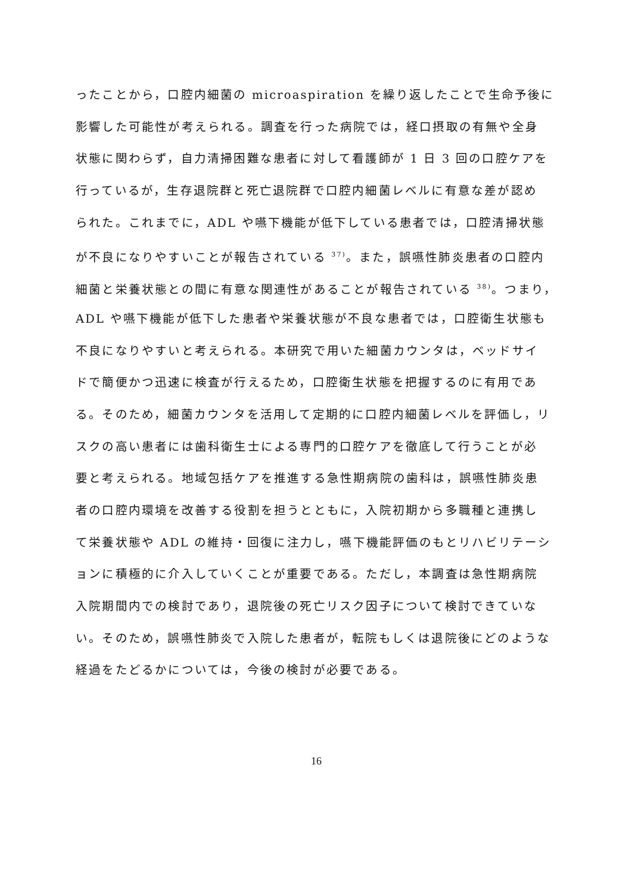ったことから，口腔内細菌の microaspiration を繰り返したことで生命予後に
影響した可能性が考えられる。調査を行った病院では，経口摂取の有無や全身
状態に関わらず，自力清掃困難な患者に対して看護師が 1 日 3 回の口腔ケアを
行っているが，生存退院群と死亡退院群で口腔内細菌レベルに有意な差が認め
られた。これまでに，ADL や嚥下機能が低下している患者では，口腔清掃状態
が不良になりやすいことが報告されている <sup>37)</sup>。また，誤嚥性肺炎患者の口腔内
細菌と栄養状態との間に有意な関連性があることが報告されている <sup>38)</sup>。つまり，
ADL や嚥下機能が低下した患者や栄養状態が不良な患者では，口腔衛生状態も
不良になりやすいと考えられる。本研究で用いた細菌カウンタは，ベッドサイ
ドで簡便かつ迅速に検査が行えるため，口腔衛生状態を把握するのに有用であ
る。そのため，細菌カウンタを活用して定期的に口腔内細菌レベルを評価し，リ
スクの高い患者には歯科衛生士による専門的口腔ケアを徹底して行うことが必
要と考えられる。地域包括ケアを推進する急性期病院の歯科は，誤嚥性肺炎患
者の口腔内環境を改善する役割を担うとともに，入院初期から多職種と連携し
て栄養状態や ADL の維持・回復に注力し，嚥下機能評価のもとリハビリテーシ
ョンに積極的に介入していくことが重要である。ただし，本調査は急性期病院
入院期間内での検討であり，退院後の死亡リスク因子について検討できていな
い。そのため，誤嚥性肺炎で入院した患者が，転院もしくは退院後にどのような
経過をたどるかについては，今後の検討が必要である。
16